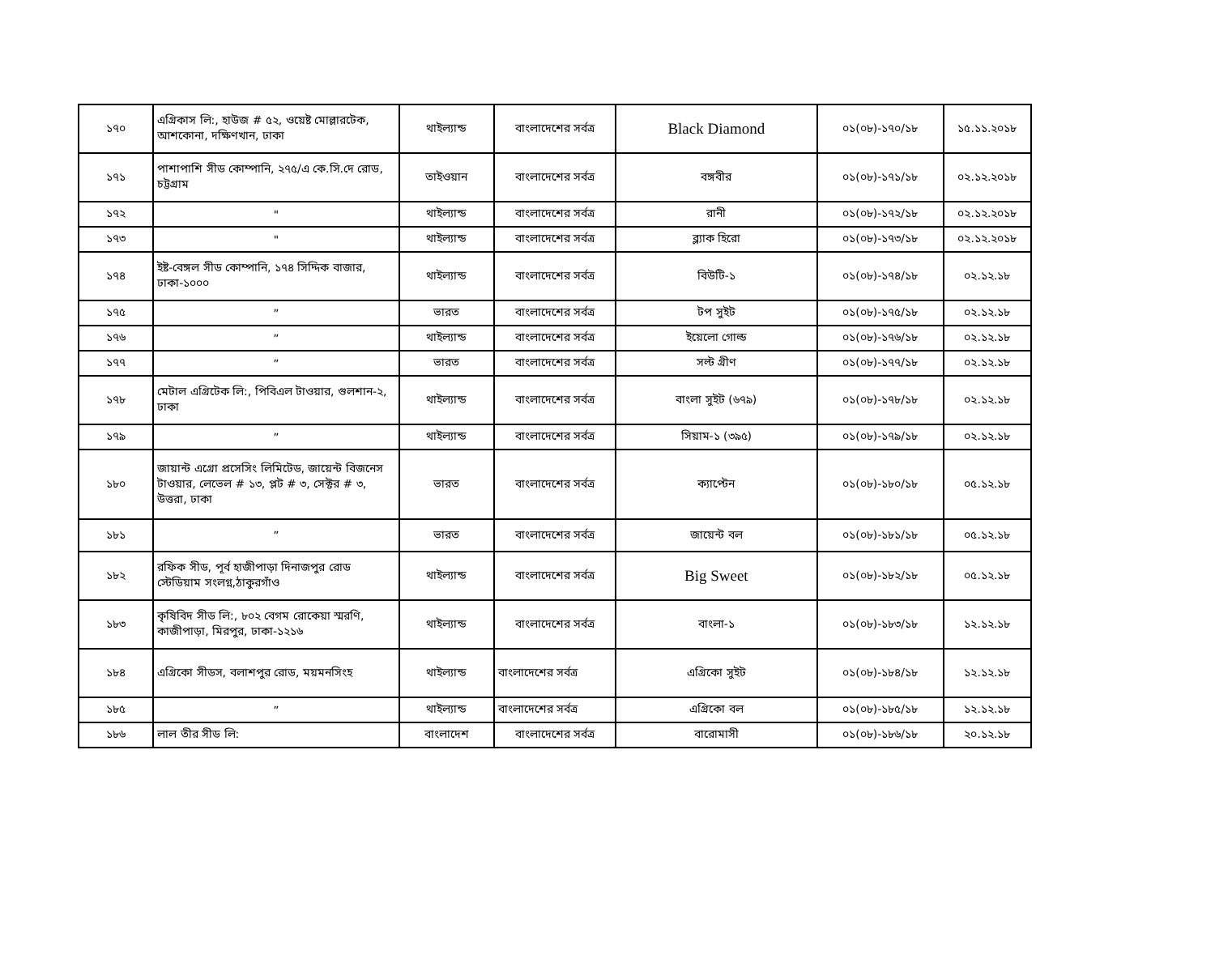| ১৭০ | এগ্রিকাস লি:, হাউজ # ৫২, ওয়েষ্ট মোল্লারটেক, আশকোনা, দক্ষিণখান, ঢাকা | থাইল্যান্ড | বাংলাদেশের সর্বত্র | Black Diamond | ০১(০৮)-১৭০/১৮ | ১৫.১১.২০১৮ |
| ১৭১ | পাশাপাশি সীড কোম্পানি, ২৭৫/এ কে.সি.দে রোড, চট্টগ্রাম | তাইওয়ান | বাংলাদেশের সর্বত্র | বঙ্গবীর | ০১(০৮)-১৭১/১৮ | ০২.১২.২০১৮ |
| ১৭২ | " | থাইল্যান্ড | বাংলাদেশের সর্বত্র | রানী | ০১(০৮)-১৭২/১৮ | ০২.১২.২০১৮ |
| ১৭৩ | " | থাইল্যান্ড | বাংলাদেশের সর্বত্র | ব্ল্যাক হিরো | ০১(০৮)-১৭৩/১৮ | ০২.১২.২০১৮ |
| ১৭৪ | ইষ্ট-বেঙ্গল সীড কোম্পানি, ১৭৪ সিদ্দিক বাজার, ঢাকা-১০০০ | থাইল্যান্ড | বাংলাদেশের সর্বত্র | বিউটি-১ | ০১(০৮)-১৭৪/১৮ | ০২.১২.১৮ |
| ১৭৫ | ” | ভারত | বাংলাদেশের সর্বত্র | টপ সুইট | ০১(০৮)-১৭৫/১৮ | ০২.১২.১৮ |
| ১৭৬ | ” | থাইল্যান্ড | বাংলাদেশের সর্বত্র | ইয়েলো গোল্ড | ০১(০৮)-১৭৬/১৮ | ০২.১২.১৮ |
| ১৭৭ | ” | ভারত | বাংলাদেশের সর্বত্র | সল্ট গ্রীণ | ০১(০৮)-১৭৭/১৮ | ০২.১২.১৮ |
| ১৭৮ | মেটাল এগ্রিটেক লি:, পিবিএল টাওয়ার, গুলশান-২, ঢাকা | থাইল্যান্ড | বাংলাদেশের সর্বত্র | বাংলা সুইট (৬৭৯) | ০১(০৮)-১৭৮/১৮ | ০২.১২.১৮ |
| ১৭৯ | ” | থাইল্যান্ড | বাংলাদেশের সর্বত্র | সিয়াম-১ (৩৯৫) | ০১(০৮)-১৭৯/১৮ | ০২.১২.১৮ |
| ১৮০ | জায়ান্ট এগ্রো প্রসেসিং লিমিটেড, জায়েন্ট বিজনেস টাওয়ার, লেভেল # ১৩, প্লট # ৩, সেক্টর # ৩, উত্তরা, ঢাকা | ভারত | বাংলাদেশের সর্বত্র | ক্যাপ্টেন | ০১(০৮)-১৮০/১৮ | ০৫.১২.১৮ |
| ১৮১ | ” | ভারত | বাংলাদেশের সর্বত্র | জায়েন্ট বল | ০১(০৮)-১৮১/১৮ | ০৫.১২.১৮ |
| ১৮২ | রফিক সীড, পূর্ব হাজীপাড়া দিনাজপুর রোড স্টেডিয়াম সংলগ্ন,ঠাকুরগাঁও | থাইল্যান্ড | বাংলাদেশের সর্বত্র | Big Sweet | ০১(০৮)-১৮২/১৮ | ০৫.১২.১৮ |
| ১৮৩ | কৃষিবিদ সীড লি:, ৮০২ বেগম রোকেয়া স্মরণি, কাজীপাড়া, মিরপুর, ঢাকা-১২১৬ | থাইল্যান্ড | বাংলাদেশের সর্বত্র | বাংলা-১ | ০১(০৮)-১৮৩/১৮ | ১২.১২.১৮ |
| ১৮৪ | এগ্রিকো সীডস, বলাশপুর রোড, ময়মনসিংহ | থাইল্যান্ড | বাংলাদেশের সর্বত্র | এগ্রিকো সুইট | ০১(০৮)-১৮৪/১৮ | ১২.১২.১৮ |
| ১৮৫ | ” | থাইল্যান্ড | বাংলাদেশের সর্বত্র | এগ্রিকো বল | ০১(০৮)-১৮৫/১৮ | ১২.১২.১৮ |
| ১৮৬ | লাল তীর সীড লি: | বাংলাদেশ | বাংলাদেশের সর্বত্র | বারোমাসী | ০১(০৮)-১৮৬/১৮ | ২০.১২.১৮ |